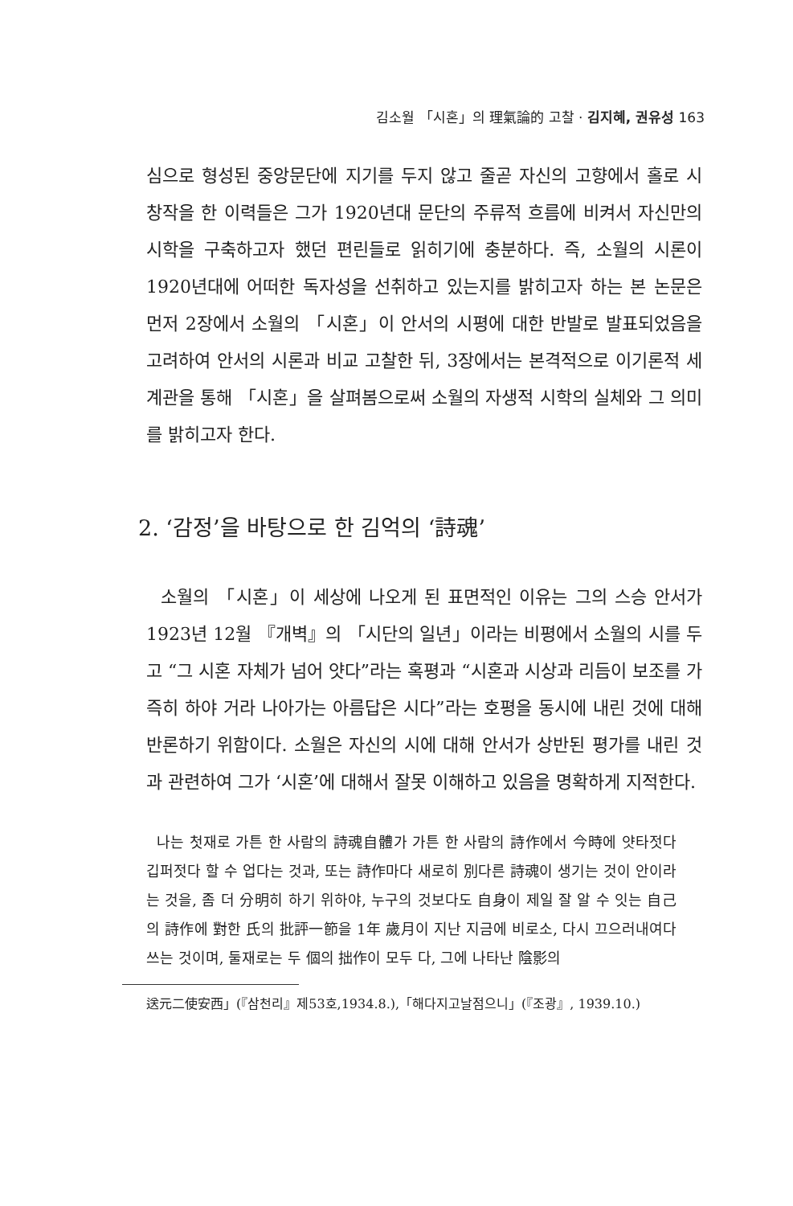김소월 「시혼」의 理氣論的 고찰 · 김지혜, 권유성 163
심으로 형성된 중앙문단에 지기를 두지 않고 줄곧 자신의 고향에서 홀로 시 창작을 한 이력들은 그가 1920년대 문단의 주류적 흐름에 비켜서 자신만의 시학을 구축하고자 했던 편린들로 읽히기에 충분하다. 즉, 소월의 시론이 1920년대에 어떠한 독자성을 선취하고 있는지를 밝히고자 하는 본 논문은 먼저 2장에서 소월의 「시혼」이 안서의 시평에 대한 반발로 발표되었음을 고려하여 안서의 시론과 비교 고찰한 뒤, 3장에서는 본격적으로 이기론적 세계관을 통해 「시혼」을 살펴봄으로써 소월의 자생적 시학의 실체와 그 의미를 밝히고자 한다.
2. ‘감정’을 바탕으로 한 김억의 ‘詩魂’
소월의 「시혼」이 세상에 나오게 된 표면적인 이유는 그의 스승 안서가 1923년 12월 『개벽』의 「시단의 일년」이라는 비평에서 소월의 시를 두고 “그 시혼 자체가 넘어 얏다”라는 혹평과 “시혼과 시상과 리듬이 보조를 가즉히 하야 거라 나아가는 아름답은 시다”라는 호평을 동시에 내린 것에 대해 반론하기 위함이다. 소월은 자신의 시에 대해 안서가 상반된 평가를 내린 것과 관련하여 그가 ‘시혼’에 대해서 잘못 이해하고 있음을 명확하게 지적한다.
나는 첫재로 가튼 한 사람의 詩魂自體가 가튼 한 사람의 詩作에서 今時에 얏타젓다 깁퍼젓다 할 수 업다는 것과, 또는 詩作마다 새로히 別다른 詩魂이 생기는 것이 안이라는 것을, 좀 더 分明히 하기 위하야, 누구의 것보다도 自身이 제일 잘 알 수 잇는 自己의 詩作에 對한 氏의 批評一節을 1年 歲月이 지난 지금에 비로소, 다시 끄으러내여다 쓰는 것이며, 둘재로는 두 個의 拙作이 모두 다, 그에 나타난 陰影의
送元二使安西」(『삼천리』제53호,1934.8.),「해다지고날점으니」(『조광』, 1939.10.)